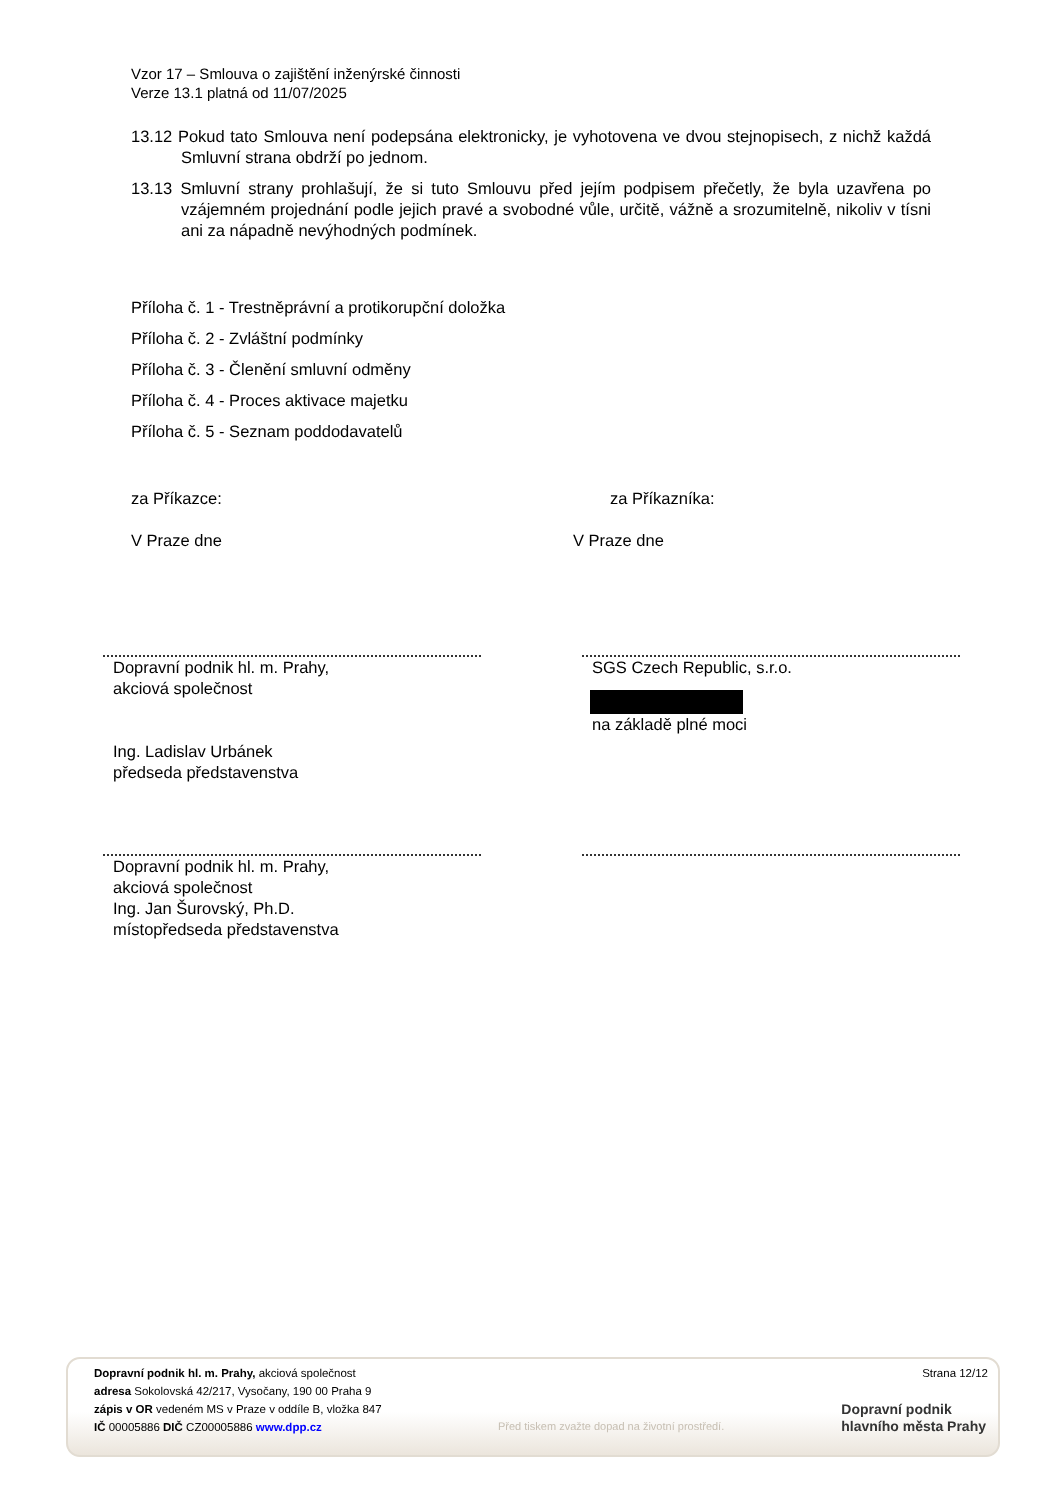Vzor 17 – Smlouva o zajištění inženýrské činnosti
Verze 13.1 platná od 11/07/2025
13.12 Pokud tato Smlouva není podepsána elektronicky, je vyhotovena ve dvou stejnopisech, z nichž každá Smluvní strana obdrží po jednom.
13.13 Smluvní strany prohlašují, že si tuto Smlouvu před jejím podpisem přečetly, že byla uzavřena po vzájemném projednání podle jejich pravé a svobodné vůle, určitě, vážně a srozumitelně, nikoliv v tísni ani za nápadně nevýhodných podmínek.
Příloha č. 1 - Trestněprávní a protikorupční doložka
Příloha č. 2 - Zvláštní podmínky
Příloha č. 3 - Členění smluvní odměny
Příloha č. 4 - Proces aktivace majetku
Příloha č. 5 - Seznam poddodavatelů
za Příkazce: za Příkazníka:
V Praze dne V Praze dne
Dopravní podnik hl. m. Prahy,
akciová společnost
Ing. Ladislav Urbánek
předseda představenstva
SGS Czech Republic, s.r.o.
na základě plné moci
Dopravní podnik hl. m. Prahy,
akciová společnost
Ing. Jan Šurovský, Ph.D.
místopředseda představenstva
Dopravní podnik hl. m. Prahy, akciová společnost
adresa Sokolovská 42/217, Vysočany, 190 00 Praha 9
zápis v OR vedeném MS v Praze v oddíle B, vložka 847
IČ 00005886 DIČ CZ00005886 www.dpp.cz
Strana 12/12
Před tiskem zvažte dopad na životní prostředí.
Dopravní podnik
hlavního města Prahy